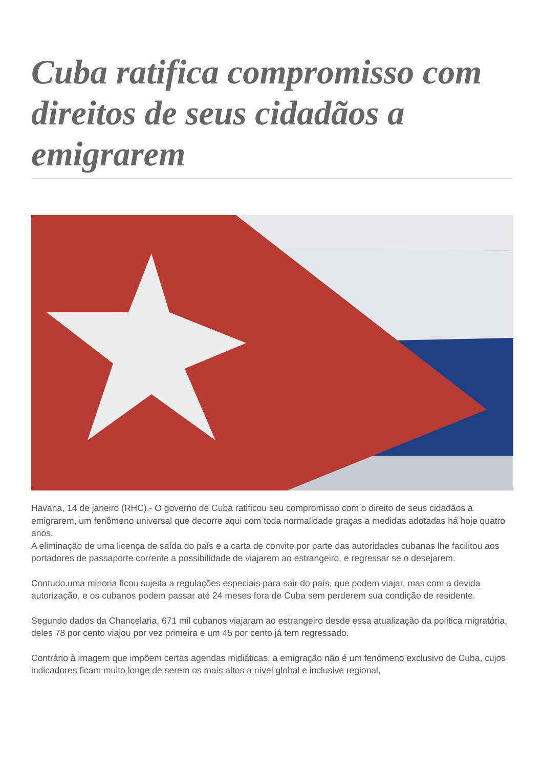Cuba ratifica compromisso com direitos de seus cidadãos a emigrarem
Havana, 14 de janeiro (RHC).- O governo de Cuba ratificou seu compromisso com o direito de seus cidadãos a emigrarem, um fenômeno universal que decorre aqui com toda normalidade graças a medidas adotadas há hoje quatro anos.
A eliminação de uma licença de saída do país e a carta de convite por parte das autoridades cubanas lhe facilitou aos portadores de passaporte corrente a possibilidade de viajarem ao estrangeiro, e regressar se o desejarem.
Contudo.uma minoria ficou sujeita a regulações especiais para sair do país, que podem viajar, mas com a devida autorização, e os cubanos podem passar até 24 meses fora de Cuba sem perderem sua condição de residente.
Segundo dados da Chancelaria, 671 mil cubanos viajaram ao estrangeiro desde essa atualização da política migratória, deles 78 por cento viajou por vez primeira e um 45 por cento já tem regressado.
Contrário à imagem que impõem certas agendas midiáticas, a emigração não é um fenômeno exclusivo de Cuba, cujos indicadores ficam muito longe de serem os mais altos a nível global e inclusive regional,